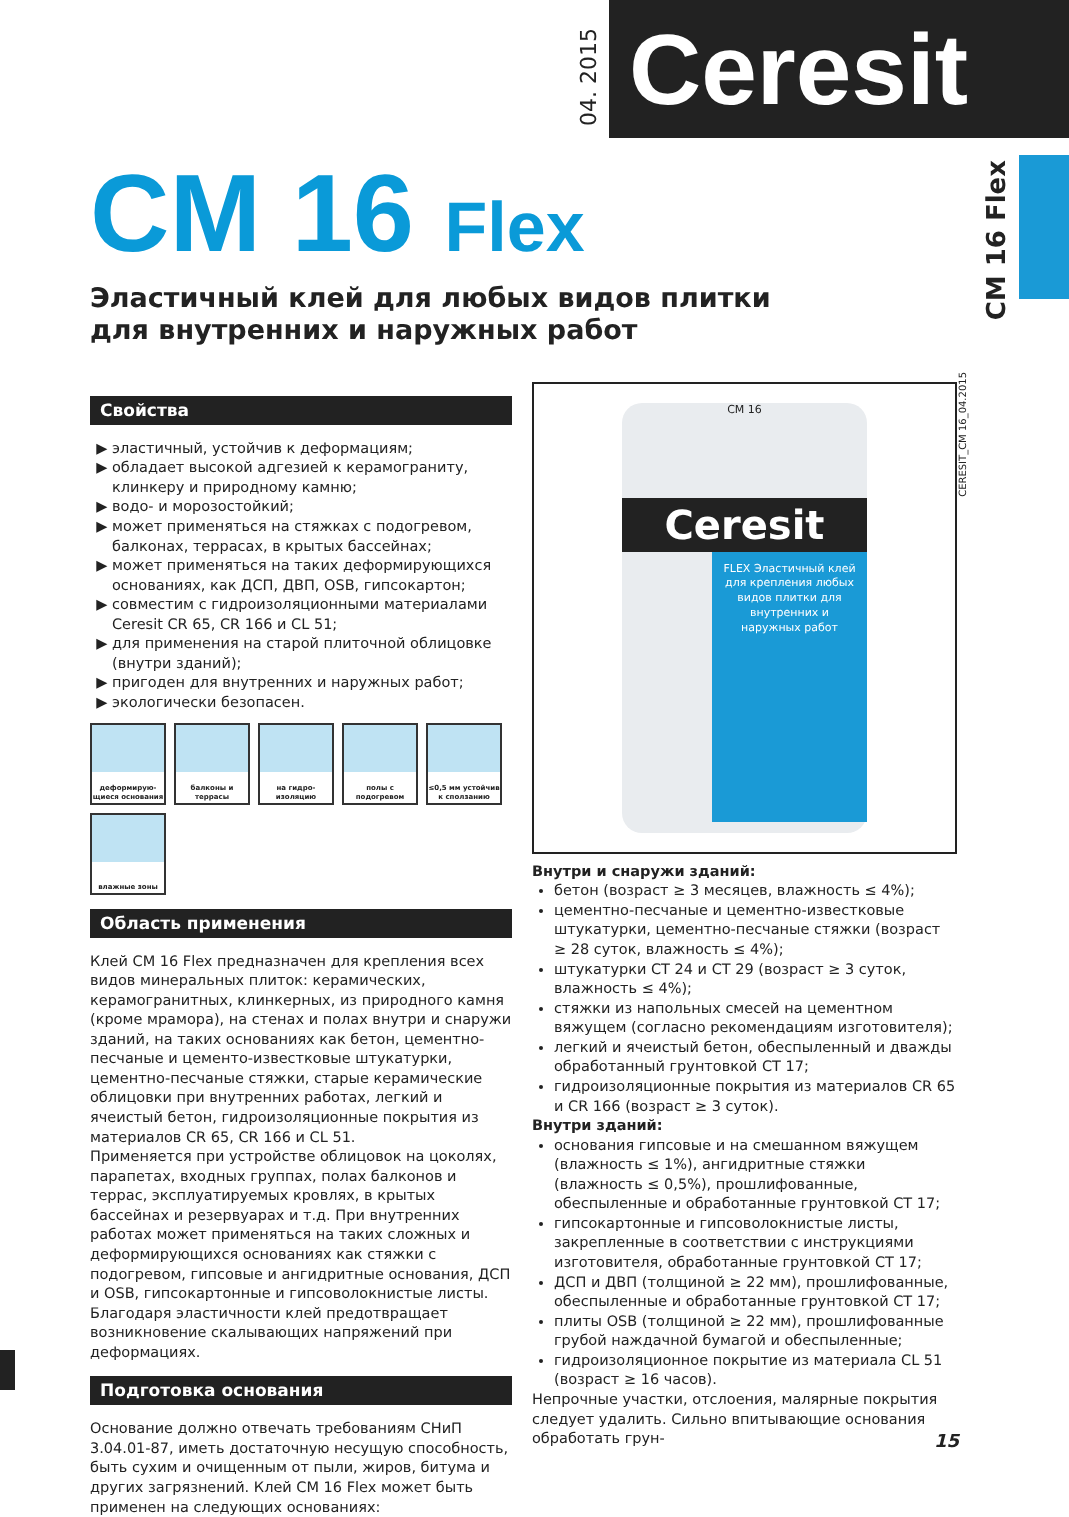04. 2015
Ceresit
CM 16 Flex
CM 16 Flex
Эластичный клей для любых видов плитки
для внутренних и наружных работ
CERESIT_CM 16_04.2015
Свойства
эластичный, устойчив к деформациям;
обладает высокой адгезией к керамограниту, клинкеру и природному камню;
водо- и морозостойкий;
может применяться на стяжках с подогревом, балконах, террасах, в крытых бассейнах;
может применяться на таких деформирующихся основаниях, как ДСП, ДВП, OSB, гипсокартон;
совместим с гидроизоляционными материалами Ceresit CR 65, CR 166 и CL 51;
для применения на старой плиточной облицовке (внутри зданий);
пригоден для внутренних и наружных работ;
экологически безопасен.
деформирую-щиеся основания
балконы и террасы
на гидро-изоляцию
полы с подогревом
≤0,5 мм устойчив к сползанию
влажные зоны
Область применения
Клей CM 16 Flex предназначен для крепления всех видов минеральных плиток: керамических, керамогранитных, клинкерных, из природного камня (кроме мрамора), на стенах и полах внутри и снаружи зданий, на таких основаниях как бетон, цементно-песчаные и цементо-известковые штукатурки, цементно-песчаные стяжки, старые керамические облицовки при внутренних работах, легкий и ячеистый бетон, гидроизоляционные покрытия из материалов CR 65, CR 166 и CL 51.
Применяется при устройстве облицовок на цоколях, парапетах, входных группах, полах балконов и террас, эксплуатируемых кровлях, в крытых бассейнах и резервуарах и т.д. При внутренних работах может применяться на таких сложных и деформирующихся основаниях как стяжки с подогревом, гипсовые и ангидритные основания, ДСП и OSB, гипсокартонные и гипсоволокнистые листы. Благодаря эластичности клей предотвращает возникновение скалывающих напряжений при деформациях.
Подготовка основания
Основание должно отвечать требованиям СНиП 3.04.01-87, иметь достаточную несущую способность, быть сухим и очищенным от пыли, жиров, битума и других загрязнений. Клей CM 16 Flex может быть применен на следующих основаниях:
CM 16
Ceresit
FLEX Эластичный клей для крепления любых видов плитки для внутренних и наружных работ
Внутри и снаружи зданий:
бетон (возраст ≥ 3 месяцев, влажность ≤ 4%);
цементно-песчаные и цементно-известковые штукатурки, цементно-песчаные стяжки (возраст ≥ 28 суток, влажность ≤ 4%);
штукатурки CT 24 и CT 29 (возраст ≥ 3 суток, влажность ≤ 4%);
стяжки из напольных смесей на цементном вяжущем (согласно рекомендациям изготовителя);
легкий и ячеистый бетон, обеспыленный и дважды обработанный грунтовкой CT 17;
гидроизоляционные покрытия из материалов CR 65 и CR 166 (возраст ≥ 3 суток).
Внутри зданий:
основания гипсовые и на смешанном вяжущем (влажность ≤ 1%), ангидритные стяжки (влажность ≤ 0,5%), прошлифованные, обеспыленные и обработанные грунтовкой CT 17;
гипсокартонные и гипсоволокнистые листы, закрепленные в соответствии с инструкциями изготовителя, обработанные грунтовкой CT 17;
ДСП и ДВП (толщиной ≥ 22 мм), прошлифованные, обеспыленные и обработанные грунтовкой CT 17;
плиты OSB (толщиной ≥ 22 мм), прошлифованные грубой наждачной бумагой и обеспыленные;
гидроизоляционное покрытие из материала CL 51 (возраст ≥ 16 часов).
Непрочные участки, отслоения, малярные покрытия следует удалить. Сильно впитывающие основания обработать грун-
15